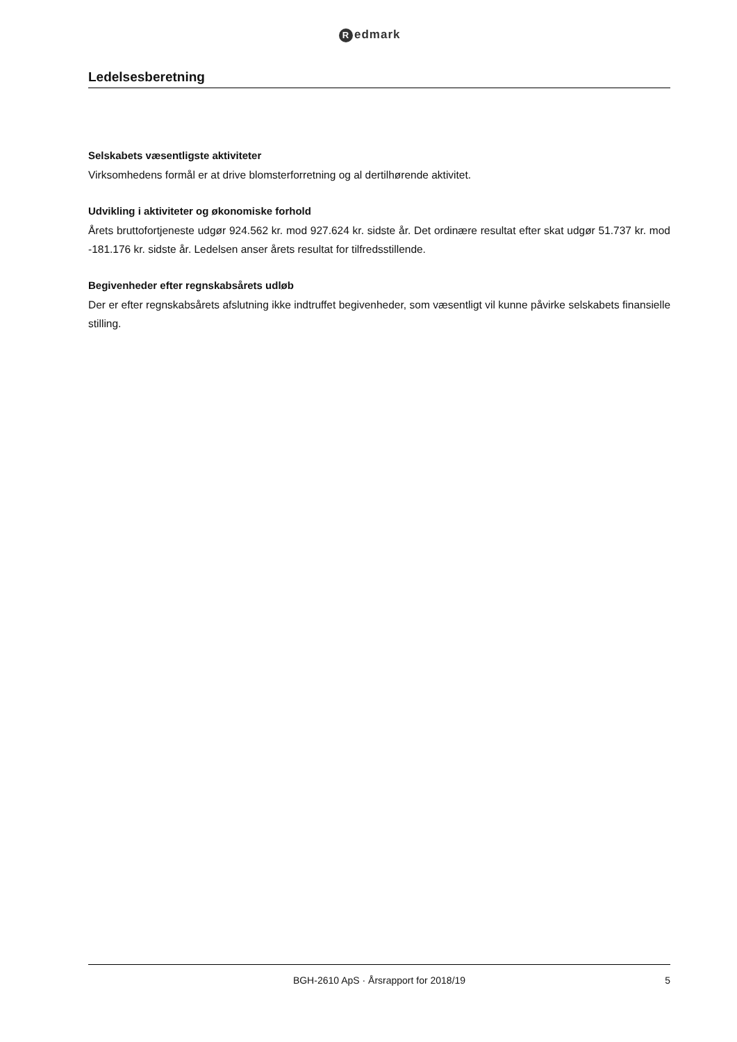Redmark
Ledelsesberetning
Selskabets væsentligste aktiviteter
Virksomhedens formål er at drive blomsterforretning og al dertilhørende aktivitet.
Udvikling i aktiviteter og økonomiske forhold
Årets bruttofortjeneste udgør 924.562 kr. mod 927.624 kr. sidste år. Det ordinære resultat efter skat udgør 51.737 kr. mod -181.176 kr. sidste år. Ledelsen anser årets resultat for tilfredsstillende.
Begivenheder efter regnskabsårets udløb
Der er efter regnskabsårets afslutning ikke indtruffet begivenheder, som væsentligt vil kunne påvirke selskabets finansielle stilling.
BGH-2610 ApS · Årsrapport for 2018/19 5